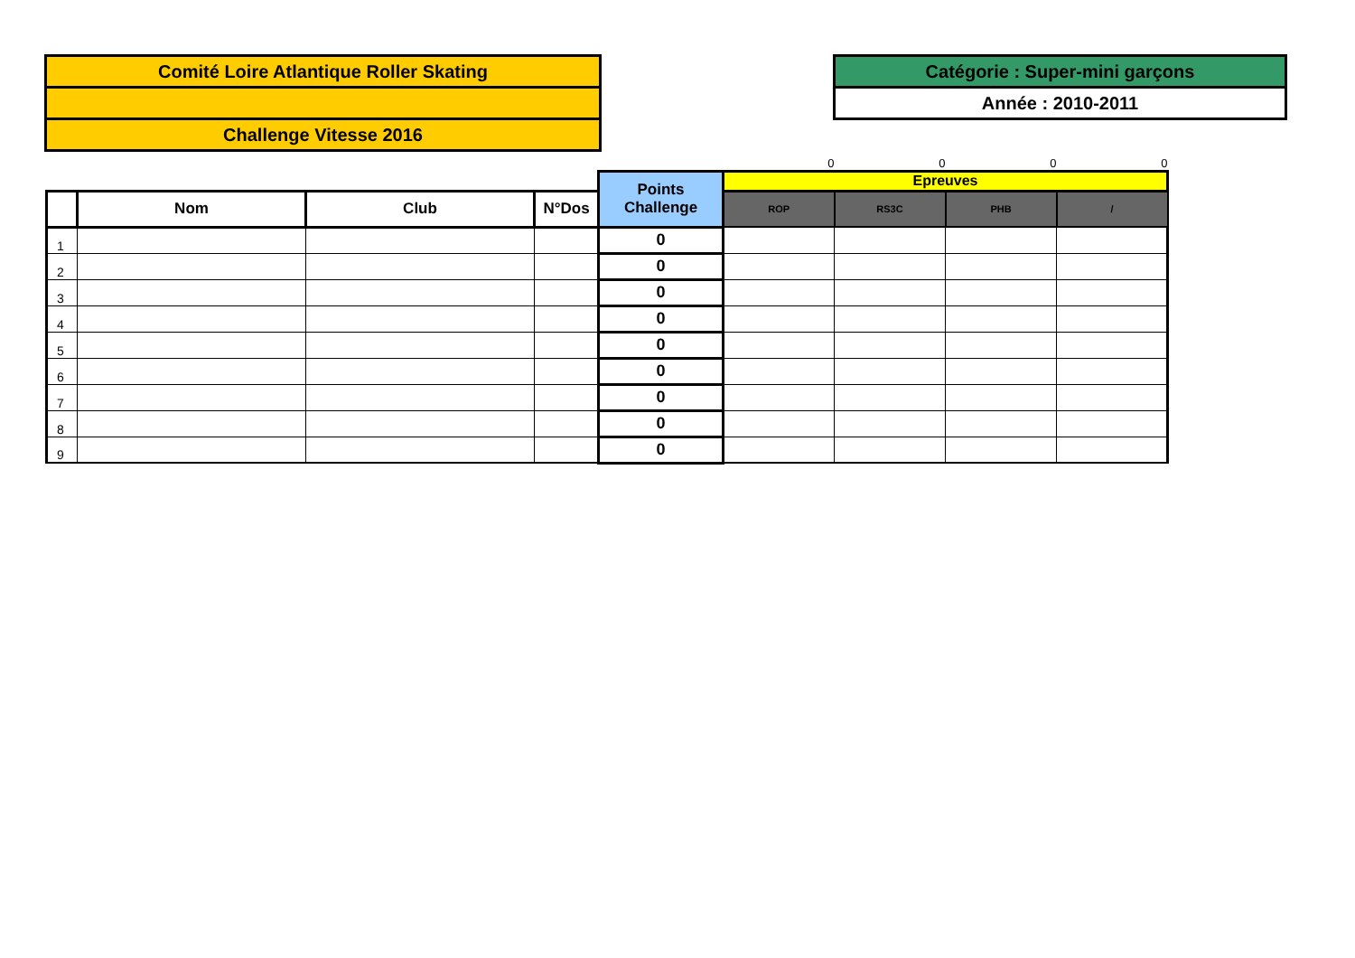Comité Loire Atlantique Roller Skating
Challenge Vitesse 2016
Catégorie : Super-mini garçons
Année : 2010-2011
| | | | | | 0 | 0 | 0 | 0 |
| | | | | Points Challenge | Epreuves | | | |
| | Nom | Club | N°Dos | | ROP | RS3C | PHB | / |
| 1 | | | | 0 | | | | |
| 2 | | | | 0 | | | | |
| 3 | | | | 0 | | | | |
| 4 | | | | 0 | | | | |
| 5 | | | | 0 | | | | |
| 6 | | | | 0 | | | | |
| 7 | | | | 0 | | | | |
| 8 | | | | 0 | | | | |
| 9 | | | | 0 | | | | |